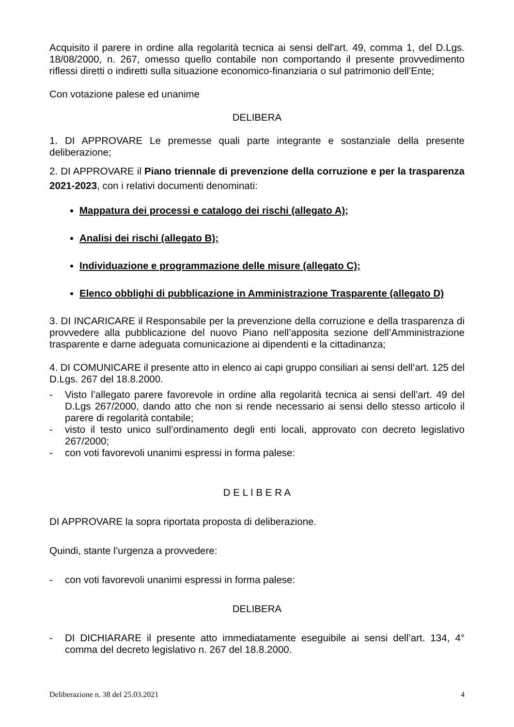Acquisito il parere in ordine alla regolarità tecnica ai sensi dell'art. 49, comma 1, del D.Lgs. 18/08/2000, n. 267, omesso quello contabile non comportando il presente provvedimento riflessi diretti o indiretti sulla situazione economico-finanziaria o sul patrimonio dell’Ente;
Con votazione palese ed unanime
DELIBERA
1. DI APPROVARE Le premesse quali parte integrante e sostanziale della presente deliberazione;
2. DI APPROVARE il Piano triennale di prevenzione della corruzione e per la trasparenza 2021-2023, con i relativi documenti denominati:
Mappatura dei processi e catalogo dei rischi (allegato A);
Analisi dei rischi (allegato B);
Individuazione e programmazione delle misure (allegato C);
Elenco obblighi di pubblicazione in Amministrazione Trasparente (allegato D)
3. DI INCARICARE il Responsabile per la prevenzione della corruzione e della trasparenza di provvedere alla pubblicazione del nuovo Piano nell’apposita sezione dell’Amministrazione trasparente e darne adeguata comunicazione ai dipendenti e la cittadinanza;
4. DI COMUNICARE il presente atto in elenco ai capi gruppo consiliari ai sensi dell’art. 125 del D.Lgs. 267 del 18.8.2000.
- Visto l’allegato parere favorevole in ordine alla regolarità tecnica ai sensi dell’art. 49 del D.Lgs 267/2000, dando atto che non si rende necessario ai sensi dello stesso articolo il parere di regolarità contabile;
- visto il testo unico sull’ordinamento degli enti locali, approvato con decreto legislativo 267/2000;
- con voti favorevoli unanimi espressi in forma palese:
D E L I B E R A
DI APPROVARE la sopra riportata proposta di deliberazione.
Quindi, stante l’urgenza a provvedere:
- con voti favorevoli unanimi espressi in forma palese:
DELIBERA
- DI DICHIARARE il presente atto immediatamente eseguibile ai sensi dell’art. 134, 4° comma del decreto legislativo n. 267 del 18.8.2000.
Deliberazione n. 38 del 25.03.2021 4